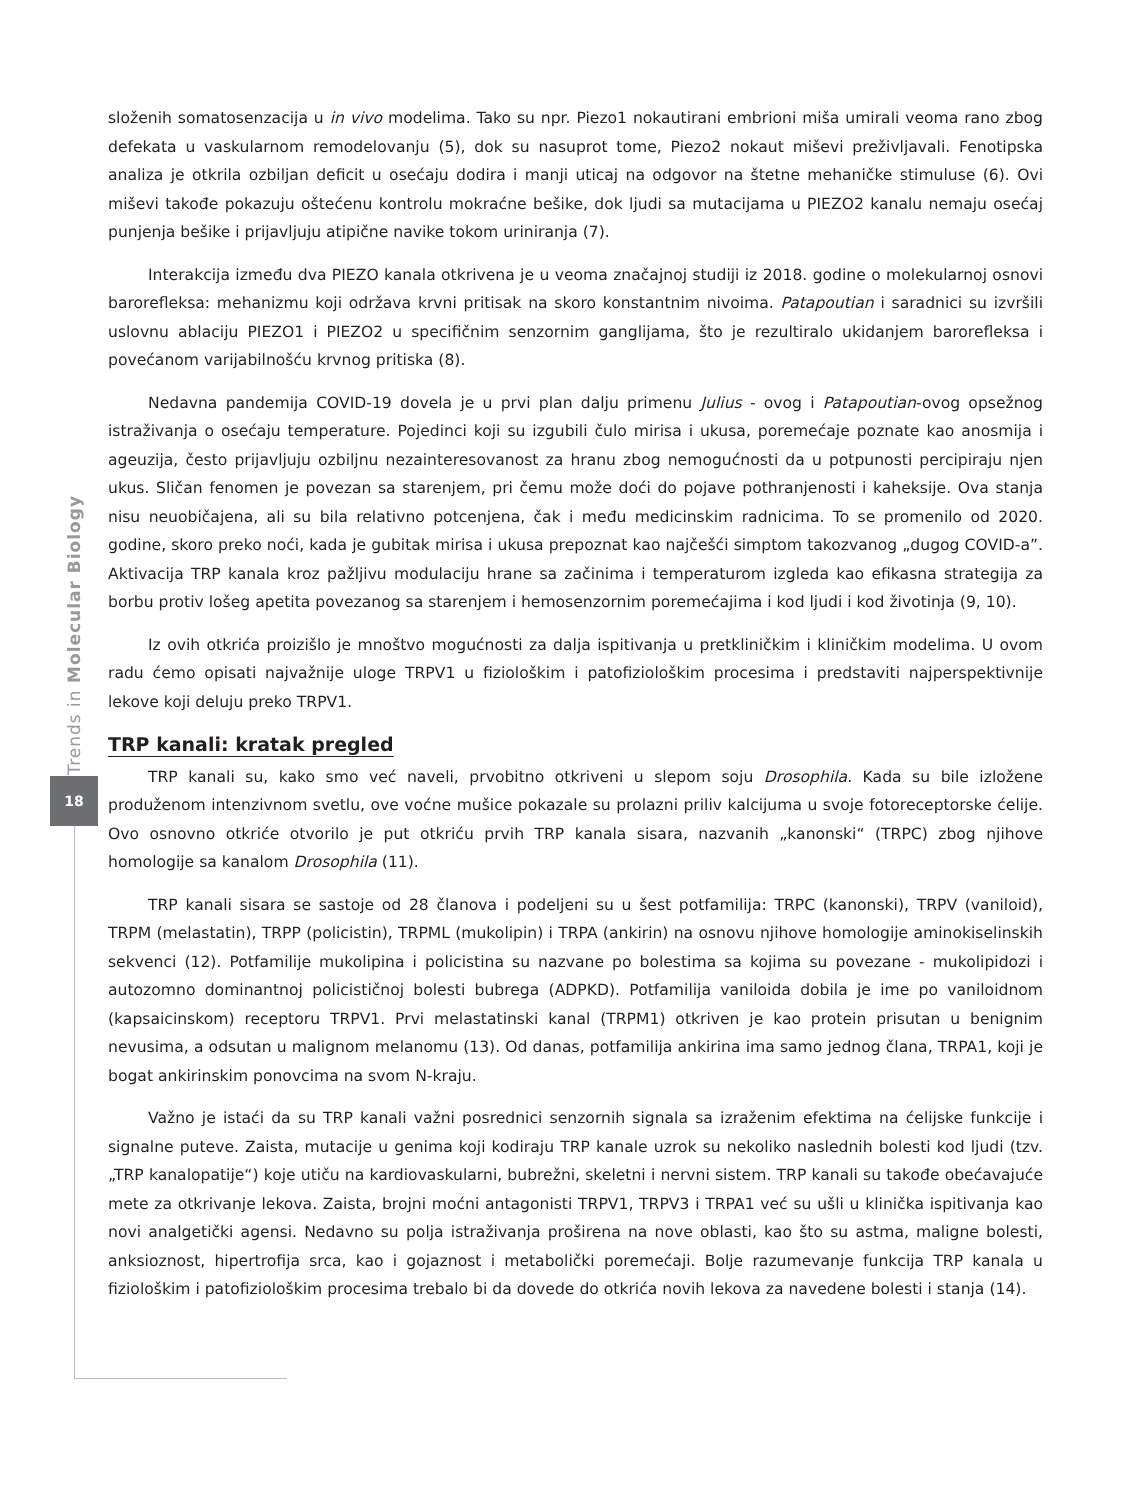Trends in Molecular Biology
18
složenih somatosenzacija u in vivo modelima. Tako su npr. Piezo1 nokautirani embrioni miša umirali veoma rano zbog defekata u vaskularnom remodelovanju (5), dok su nasuprot tome, Piezo2 nokaut miševi preživljavali. Fenotipska analiza je otkrila ozbiljan deficit u osećaju dodira i manji uticaj na odgovor na štetne mehaničke stimuluse (6). Ovi miševi takođe pokazuju oštećenu kontrolu mokraćne bešike, dok ljudi sa mutacijama u PIEZO2 kanalu nemaju osećaj punjenja bešike i prijavljuju atipične navike tokom uriniranja (7).
Interakcija između dva PIEZO kanala otkrivena je u veoma značajnoj studiji iz 2018. godine o molekularnoj osnovi barorefleksa: mehanizmu koji održava krvni pritisak na skoro konstantnim nivoima. Patapoutian i saradnici su izvršili uslovnu ablaciju PIEZO1 i PIEZO2 u specifičnim senzornim ganglijama, što je rezultiralo ukidanjem barorefleksa i povećanom varijabilnošću krvnog pritiska (8).
Nedavna pandemija COVID-19 dovela je u prvi plan dalju primenu Julius - ovog i Patapoutian-ovog opsežnog istraživanja o osećaju temperature. Pojedinci koji su izgubili čulo mirisa i ukusa, poremećaje poznate kao anosmija i ageuzija, često prijavljuju ozbiljnu nezainteresovanost za hranu zbog nemogućnosti da u potpunosti percipiraju njen ukus. Sličan fenomen je povezan sa starenjem, pri čemu može doći do pojave pothranjenosti i kaheksije. Ova stanja nisu neuobičajena, ali su bila relativno potcenjena, čak i među medicinskim radnicima. To se promenilo od 2020. godine, skoro preko noći, kada je gubitak mirisa i ukusa prepoznat kao najčešći simptom takozvanog „dugog COVID-a”. Aktivacija TRP kanala kroz pažljivu modulaciju hrane sa začinima i temperaturom izgleda kao efikasna strategija za borbu protiv lošeg apetita povezanog sa starenjem i hemosenzornim poremećajima i kod ljudi i kod životinja (9, 10).
Iz ovih otkrića proizišlo je mnoštvo mogućnosti za dalja ispitivanja u pretkliničkim i kliničkim modelima. U ovom radu ćemo opisati najvažnije uloge TRPV1 u fiziološkim i patofiziološkim procesima i predstaviti najperspektivnije lekove koji deluju preko TRPV1.
TRP kanali: kratak pregled
TRP kanali su, kako smo već naveli, prvobitno otkriveni u slepom soju Drosophila. Kada su bile izložene produženom intenzivnom svetlu, ove voćne mušice pokazale su prolazni priliv kalcijuma u svoje fotoreceptorske ćelije. Ovo osnovno otkriće otvorilo je put otkriću prvih TRP kanala sisara, nazvanih „kanonski“ (TRPC) zbog njihove homologije sa kanalom Drosophila (11).
TRP kanali sisara se sastoje od 28 članova i podeljeni su u šest potfamilija: TRPC (kanonski), TRPV (vaniloid), TRPM (melastatin), TRPP (policistin), TRPML (mukolipin) i TRPA (ankirin) na osnovu njihove homologije aminokiselinskih sekvenci (12). Potfamilije mukolipina i policistina su nazvane po bolestima sa kojima su povezane - mukolipidozi i autozomno dominantnoj policističnoj bolesti bubrega (ADPKD). Potfamilija vaniloida dobila je ime po vaniloidnom (kapsaicinskom) receptoru TRPV1. Prvi melastatinski kanal (TRPM1) otkriven je kao protein prisutan u benignim nevusima, a odsutan u malignom melanomu (13). Od danas, potfamilija ankirina ima samo jednog člana, TRPA1, koji je bogat ankirinskim ponovcima na svom N-kraju.
Važno je istaći da su TRP kanali važni posrednici senzornih signala sa izraženim efektima na ćelijske funkcije i signalne puteve. Zaista, mutacije u genima koji kodiraju TRP kanale uzrok su nekoliko naslednih bolesti kod ljudi (tzv. „TRP kanalopatije“) koje utiču na kardiovaskularni, bubrežni, skeletni i nervni sistem. TRP kanali su takođe obećavajuće mete za otkrivanje lekova. Zaista, brojni moćni antagonisti TRPV1, TRPV3 i TRPA1 već su ušli u klinička ispitivanja kao novi analgetički agensi. Nedavno su polja istraživanja proširena na nove oblasti, kao što su astma, maligne bolesti, anksioznost, hipertrofija srca, kao i gojaznost i metabolički poremećaji. Bolje razumevanje funkcija TRP kanala u fiziološkim i patofiziološkim procesima trebalo bi da dovede do otkrića novih lekova za navedene bolesti i stanja (14).